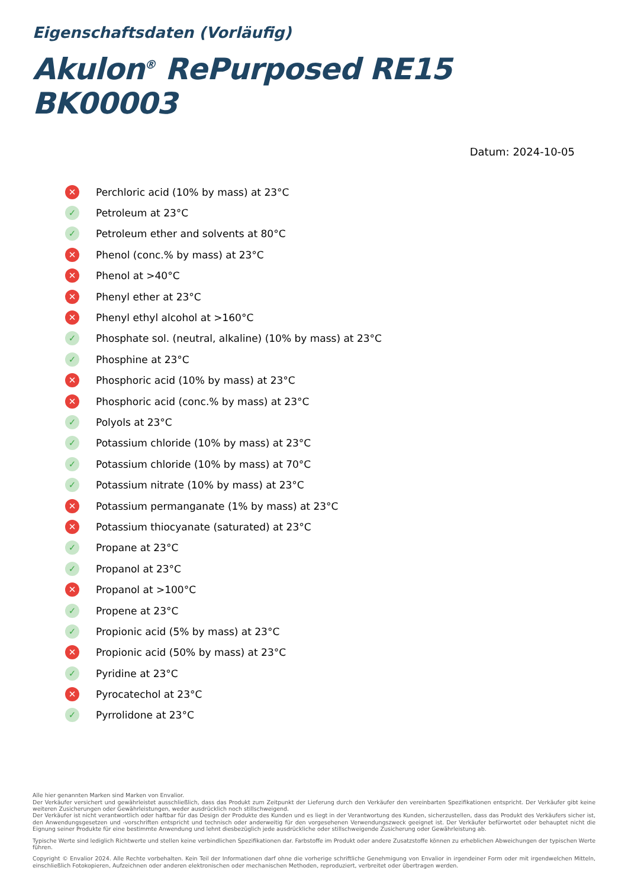Eigenschaftsdaten (Vorläufig)
Akulon<sup>®</sup> RePurposed RE15 BK00003
Datum: 2024-10-05
✕ Perchloric acid (10% by mass) at 23°C
✓ Petroleum at 23°C
✓ Petroleum ether and solvents at 80°C
✕ Phenol (conc.% by mass) at 23°C
✕ Phenol at >40°C
✕ Phenyl ether at 23°C
✕ Phenyl ethyl alcohol at >160°C
✓ Phosphate sol. (neutral, alkaline) (10% by mass) at 23°C
✓ Phosphine at 23°C
✕ Phosphoric acid (10% by mass) at 23°C
✕ Phosphoric acid (conc.% by mass) at 23°C
✓ Polyols at 23°C
✓ Potassium chloride (10% by mass) at 23°C
✓ Potassium chloride (10% by mass) at 70°C
✓ Potassium nitrate (10% by mass) at 23°C
✕ Potassium permanganate (1% by mass) at 23°C
✕ Potassium thiocyanate (saturated) at 23°C
✓ Propane at 23°C
✓ Propanol at 23°C
✕ Propanol at >100°C
✓ Propene at 23°C
✓ Propionic acid (5% by mass) at 23°C
✕ Propionic acid (50% by mass) at 23°C
✓ Pyridine at 23°C
✕ Pyrocatechol at 23°C
✓ Pyrrolidone at 23°C
Alle hier genannten Marken sind Marken von Envalior.
Der Verkäufer versichert und gewährleistet ausschließlich, dass das Produkt zum Zeitpunkt der Lieferung durch den Verkäufer den vereinbarten Spezifikationen entspricht. Der Verkäufer gibt keine weiteren Zusicherungen oder Gewährleistungen, weder ausdrücklich noch stillschweigend.
Der Verkäufer ist nicht verantwortlich oder haftbar für das Design der Produkte des Kunden und es liegt in der Verantwortung des Kunden, sicherzustellen, dass das Produkt des Verkäufers sicher ist, den Anwendungsgesetzen und -vorschriften entspricht und technisch oder anderweitig für den vorgesehenen Verwendungszweck geeignet ist. Der Verkäufer befürwortet oder behauptet nicht die Eignung seiner Produkte für eine bestimmte Anwendung und lehnt diesbezüglich jede ausdrückliche oder stillschweigende Zusicherung oder Gewährleistung ab.
Typische Werte sind lediglich Richtwerte und stellen keine verbindlichen Spezifikationen dar. Farbstoffe im Produkt oder andere Zusatzstoffe können zu erheblichen Abweichungen der typischen Werte führen.
Copyright © Envalior 2024. Alle Rechte vorbehalten. Kein Teil der Informationen darf ohne die vorherige schriftliche Genehmigung von Envalior in irgendeiner Form oder mit irgendwelchen Mitteln, einschließlich Fotokopieren, Aufzeichnen oder anderen elektronischen oder mechanischen Methoden, reproduziert, verbreitet oder übertragen werden.